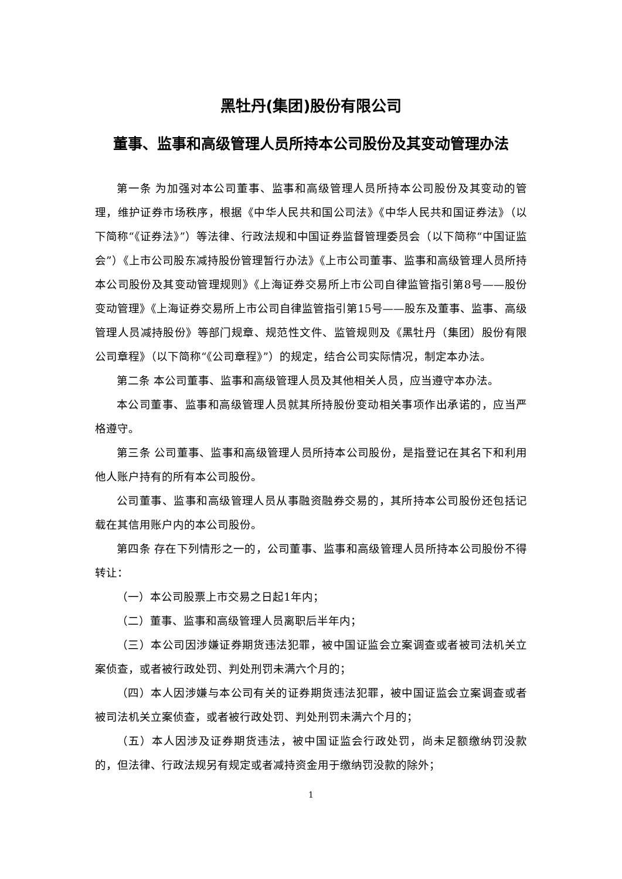黑牡丹(集团)股份有限公司
董事、监事和高级管理人员所持本公司股份及其变动管理办法
第一条 为加强对本公司董事、监事和高级管理人员所持本公司股份及其变动的管理，维护证券市场秩序，根据《中华人民共和国公司法》《中华人民共和国证券法》（以下简称“《证券法》”）等法律、行政法规和中国证券监督管理委员会（以下简称“中国证监会”）《上市公司股东减持股份管理暂行办法》《上市公司董事、监事和高级管理人员所持本公司股份及其变动管理规则》《上海证券交易所上市公司自律监管指引第8号——股份变动管理》《上海证券交易所上市公司自律监管指引第15号——股东及董事、监事、高级管理人员减持股份》等部门规章、规范性文件、监管规则及《黑牡丹（集团）股份有限公司章程》（以下简称“《公司章程》”）的规定，结合公司实际情况，制定本办法。
第二条 本公司董事、监事和高级管理人员及其他相关人员，应当遵守本办法。
本公司董事、监事和高级管理人员就其所持股份变动相关事项作出承诺的，应当严格遵守。
第三条 公司董事、监事和高级管理人员所持本公司股份，是指登记在其名下和利用他人账户持有的所有本公司股份。
公司董事、监事和高级管理人员从事融资融券交易的，其所持本公司股份还包括记载在其信用账户内的本公司股份。
第四条 存在下列情形之一的，公司董事、监事和高级管理人员所持本公司股份不得转让：
（一）本公司股票上市交易之日起1年内；
（二）董事、监事和高级管理人员离职后半年内；
（三）本公司因涉嫌证券期货违法犯罪，被中国证监会立案调查或者被司法机关立案侦查，或者被行政处罚、判处刑罚未满六个月的；
（四）本人因涉嫌与本公司有关的证券期货违法犯罪，被中国证监会立案调查或者被司法机关立案侦查，或者被行政处罚、判处刑罚未满六个月的；
（五）本人因涉及证券期货违法，被中国证监会行政处罚，尚未足额缴纳罚没款的，但法律、行政法规另有规定或者减持资金用于缴纳罚没款的除外；
1